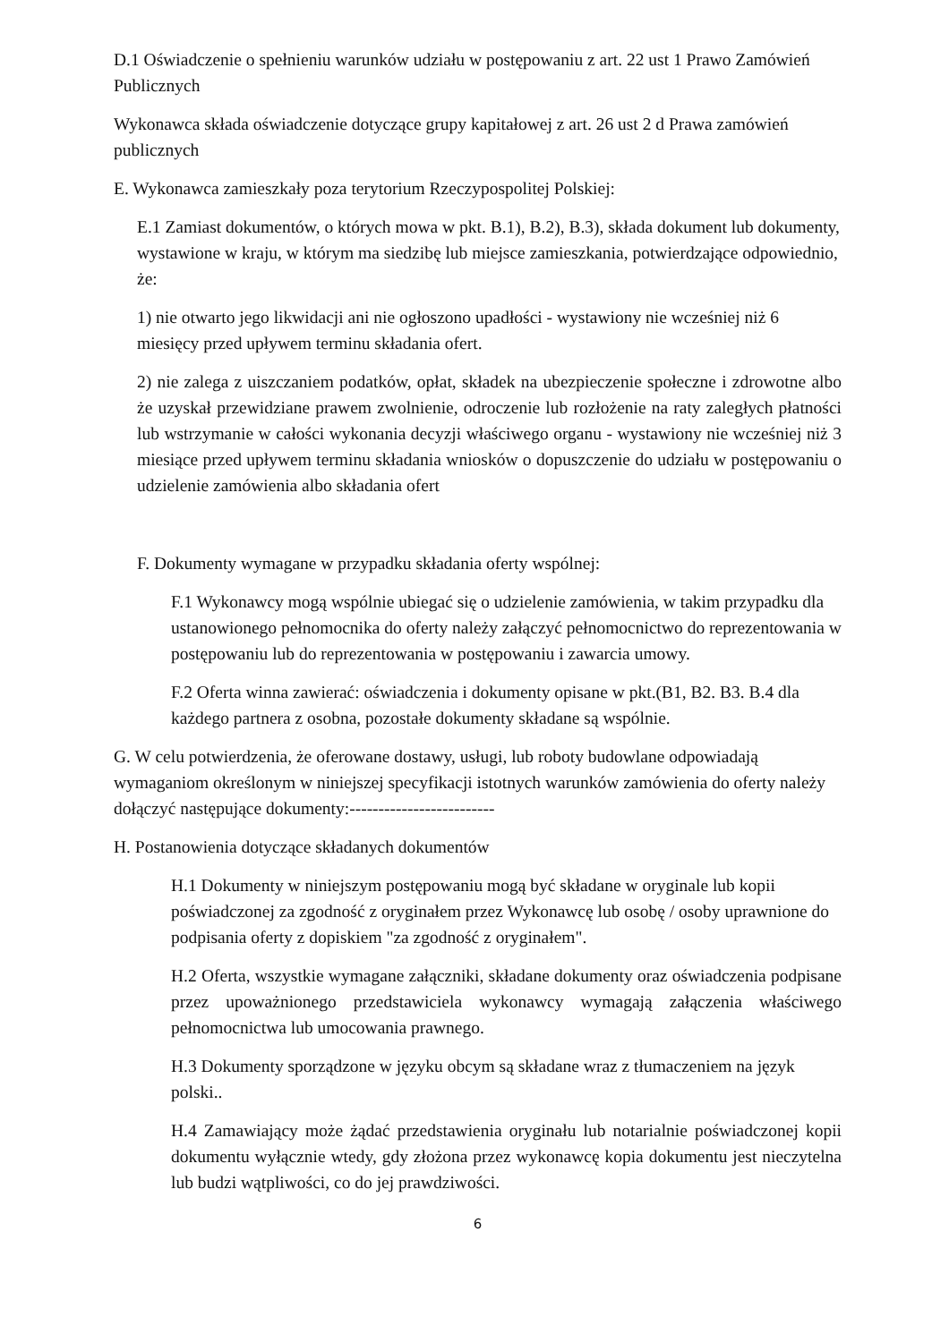D.1 Oświadczenie o spełnieniu warunków udziału w postępowaniu z art. 22 ust 1 Prawo Zamówień Publicznych
Wykonawca składa oświadczenie dotyczące grupy kapitałowej z art. 26 ust 2 d Prawa zamówień publicznych
E. Wykonawca zamieszkały poza terytorium Rzeczypospolitej Polskiej:
E.1 Zamiast dokumentów, o których mowa w pkt. B.1), B.2), B.3), składa dokument lub dokumenty, wystawione w kraju, w którym ma siedzibę lub miejsce zamieszkania, potwierdzające odpowiednio, że:
1) nie otwarto jego likwidacji ani nie ogłoszono upadłości - wystawiony nie wcześniej niż 6 miesięcy przed upływem terminu składania ofert.
2) nie zalega z uiszczaniem podatków, opłat, składek na ubezpieczenie społeczne i zdrowotne albo że uzyskał przewidziane prawem zwolnienie, odroczenie lub rozłożenie na raty zaległych płatności lub wstrzymanie w całości wykonania decyzji właściwego organu - wystawiony nie wcześniej niż 3 miesiące przed upływem terminu składania wniosków o dopuszczenie do udziału w postępowaniu o udzielenie zamówienia albo składania ofert
F. Dokumenty wymagane w przypadku składania oferty wspólnej:
F.1 Wykonawcy mogą wspólnie ubiegać się o udzielenie zamówienia, w takim przypadku dla ustanowionego pełnomocnika do oferty należy załączyć pełnomocnictwo do reprezentowania w postępowaniu lub do reprezentowania w postępowaniu i zawarcia umowy.
F.2 Oferta winna zawierać: oświadczenia i dokumenty opisane w pkt.(B1, B2. B3. B.4 dla każdego partnera z osobna, pozostałe dokumenty składane są wspólnie.
G. W celu potwierdzenia, że oferowane dostawy, usługi, lub roboty budowlane odpowiadają wymaganiom określonym w niniejszej specyfikacji istotnych warunków zamówienia do oferty należy dołączyć następujące dokumenty:-------------------------
H. Postanowienia dotyczące składanych dokumentów
H.1 Dokumenty w niniejszym postępowaniu mogą być składane w oryginale lub kopii poświadczonej za zgodność z oryginałem przez Wykonawcę lub osobę / osoby uprawnione do podpisania oferty z dopiskiem "za zgodność z oryginałem".
H.2 Oferta, wszystkie wymagane załączniki, składane dokumenty oraz oświadczenia podpisane przez upoważnionego przedstawiciela wykonawcy wymagają załączenia właściwego pełnomocnictwa lub umocowania prawnego.
H.3 Dokumenty sporządzone w języku obcym są składane wraz z tłumaczeniem na język polski..
H.4 Zamawiający może żądać przedstawienia oryginału lub notarialnie poświadczonej kopii dokumentu wyłącznie wtedy, gdy złożona przez wykonawcę kopia dokumentu jest nieczytelna lub budzi wątpliwości, co do jej prawdziwości.
6